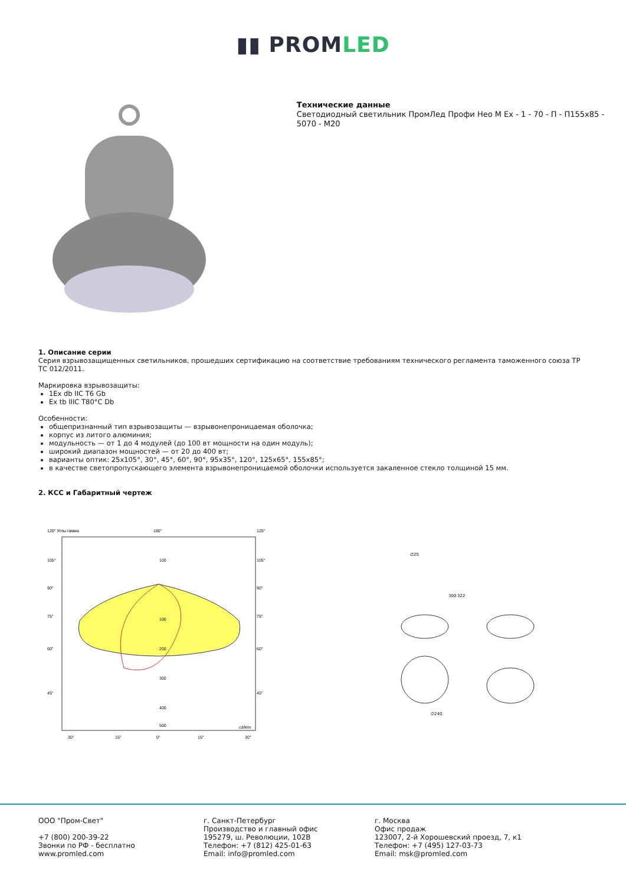▮▮ PROMLED
Технические данные
Светодиодный светильник ПромЛед Профи Нео М Ex - 1 - 70 - П - П155x85 - 5070 - М20
1. Описание серии
Серия взрывозащищенных светильников, прошедших сертификацию на соответствие требованиям технического регламента таможенного союза ТР ТС 012/2011.
Маркировка взрывозащиты:
1Ex db IIC T6 Gb
Ex tb IIIC T80°C Db
Особенности:
общепризнанный тип взрывозащиты — взрывонепроницаемая оболочка;
корпус из литого алюминия;
модульность — от 1 до 4 модулей (до 100 вт мощности на один модуль);
широкий диапазон мощностей — от 20 до 400 вт;
варианты оптик: 25x105°, 30°, 45°, 60°, 90°, 95x35°, 120°, 125x65°, 155x85°;
в качестве светопропускающего элемента взрывонепроницаемой оболочки используется закаленное стекло толщиной 15 мм.
2. КСС и Габаритный чертеж
120° Углы гамма
180°
120°
100
100
200
300
400
500
cd/klm
105°
90°
75°
60°
45°
105°
90°
75°
60°
45°
30°
15°
0°
15°
30°
∅25
300
322
∅240
ООО "Пром-Свет"
+7 (800) 200-39-22
Звонки по РФ - бесплатно
www.promled.com
г. Санкт-Петербург
Производство и главный офис
195279, ш. Революции, 102В
Телефон: +7 (812) 425-01-63
Email: info@promled.com
г. Москва
Офис продаж
123007, 2-й Хорошевский проезд, 7, к1
Телефон: +7 (495) 127-03-73
Email: msk@promled.com